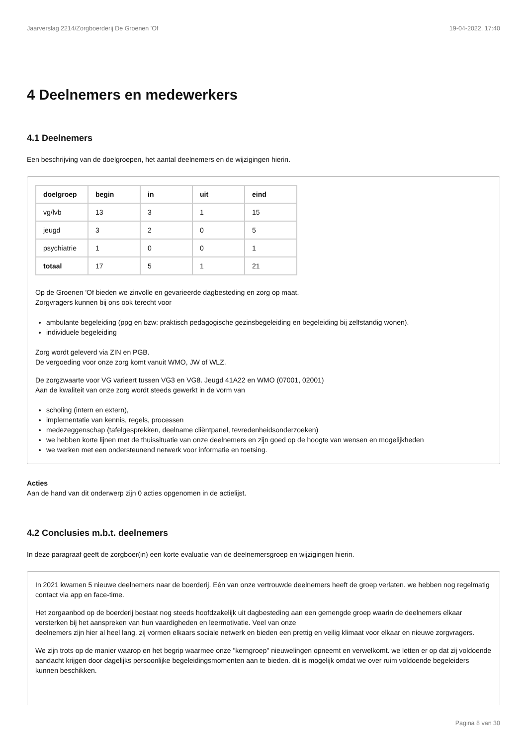Jaarverslag 2214/Zorgboerderij De Groenen 'Of 19-04-2022, 17:40
4 Deelnemers en medewerkers
4.1 Deelnemers
Een beschrijving van de doelgroepen, het aantal deelnemers en de wijzigingen hierin.
| doelgroep | begin | in | uit | eind |
| --- | --- | --- | --- | --- |
| vg/lvb | 13 | 3 | 1 | 15 |
| jeugd | 3 | 2 | 0 | 5 |
| psychiatrie | 1 | 0 | 0 | 1 |
| totaal | 17 | 5 | 1 | 21 |
Op de Groenen 'Of bieden we zinvolle en gevarieerde dagbesteding en zorg op maat.
Zorgvragers kunnen bij ons ook terecht voor
ambulante begeleiding (ppg en bzw: praktisch pedagogische gezinsbegeleiding en begeleiding bij zelfstandig wonen).
individuele begeleiding
Zorg wordt geleverd via ZIN en PGB.
De vergoeding voor onze zorg komt vanuit WMO, JW of WLZ.
De zorgzwaarte voor VG varieert tussen VG3 en VG8. Jeugd 41A22 en WMO (07001, 02001)
Aan de kwaliteit van onze zorg wordt steeds gewerkt in de vorm van
scholing (intern en extern),
implementatie van kennis, regels, processen
medezeggenschap (tafelgesprekken, deelname cliëntpanel, tevredenheidsonderzoeken)
we hebben korte lijnen met de thuissituatie van onze deelnemers en zijn goed op de hoogte van wensen en mogelijkheden
we werken met een ondersteunend netwerk voor informatie en toetsing.
Acties
Aan de hand van dit onderwerp zijn 0 acties opgenomen in de actielijst.
4.2 Conclusies m.b.t. deelnemers
In deze paragraaf geeft de zorgboer(in) een korte evaluatie van de deelnemersgroep en wijzigingen hierin.
In 2021 kwamen 5 nieuwe deelnemers naar de boerderij. Eén van onze vertrouwde deelnemers heeft de groep verlaten. we hebben nog regelmatig contact via app en face-time.
Het zorgaanbod op de boerderij bestaat nog steeds hoofdzakelijk uit dagbesteding aan een gemengde groep waarin de deelnemers elkaar versterken bij het aanspreken van hun vaardigheden en leermotivatie. Veel van onze
deelnemers zijn hier al heel lang. zij vormen elkaars sociale netwerk en bieden een prettig en veilig klimaat voor elkaar en nieuwe zorgvragers.
We zijn trots op de manier waarop en het begrip waarmee onze "kerngroep" nieuwelingen opneemt en verwelkomt. we letten er op dat zij voldoende aandacht krijgen door dagelijks persoonlijke begeleidingsmomenten aan te bieden. dit is mogelijk omdat we over ruim voldoende begeleiders kunnen beschikken.
Pagina 8 van 30